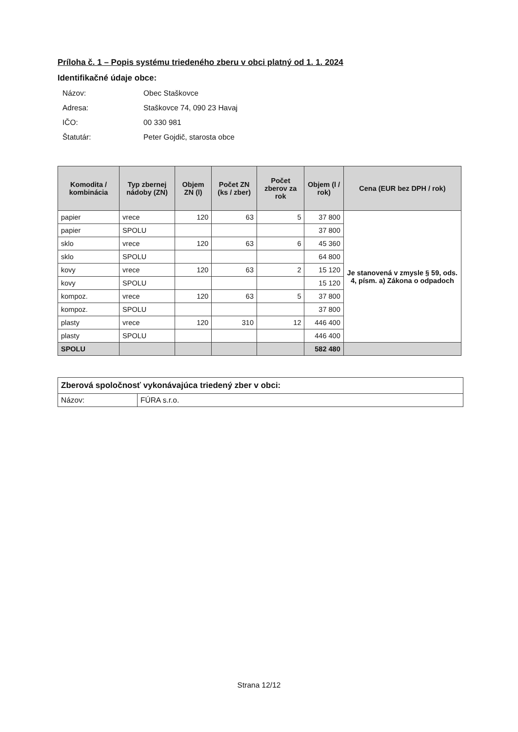Príloha č. 1 – Popis systému triedeného zberu v obci platný od 1. 1. 2024
Identifikačné údaje obce:
Názov:
Obec Staškovce
Adresa:
Staškovce 74, 090 23 Havaj
IČO:
00 330 981
Štatutár:
Peter Gojdič, starosta obce
| Komodita / kombinácia | Typ zbernej nádoby (ZN) | Objem ZN (l) | Počet ZN (ks / zber) | Počet zberov za rok | Objem (l / rok) | Cena (EUR bez DPH / rok) |
| --- | --- | --- | --- | --- | --- | --- |
| papier | vrece | 120 | 63 | 5 | 37 800 | Je stanovená v zmysle § 59, ods. 4, písm. a) Zákona o odpadoch |
| papier | SPOLU | | | | 37 800 | |
| sklo | vrece | 120 | 63 | 6 | 45 360 | |
| sklo | SPOLU | | | | 64 800 | |
| kovy | vrece | 120 | 63 | 2 | 15 120 | |
| kovy | SPOLU | | | | 15 120 | |
| kompoz. | vrece | 120 | 63 | 5 | 37 800 | |
| kompoz. | SPOLU | | | | 37 800 | |
| plasty | vrece | 120 | 310 | 12 | 446 400 | |
| plasty | SPOLU | | | | 446 400 | |
| SPOLU | | | | | 582 480 | |
| Zberová spoločnosť vykonávajúca triedený zber v obci: | |
| Názov: | FÚRA s.r.o. |
Strana 12/12